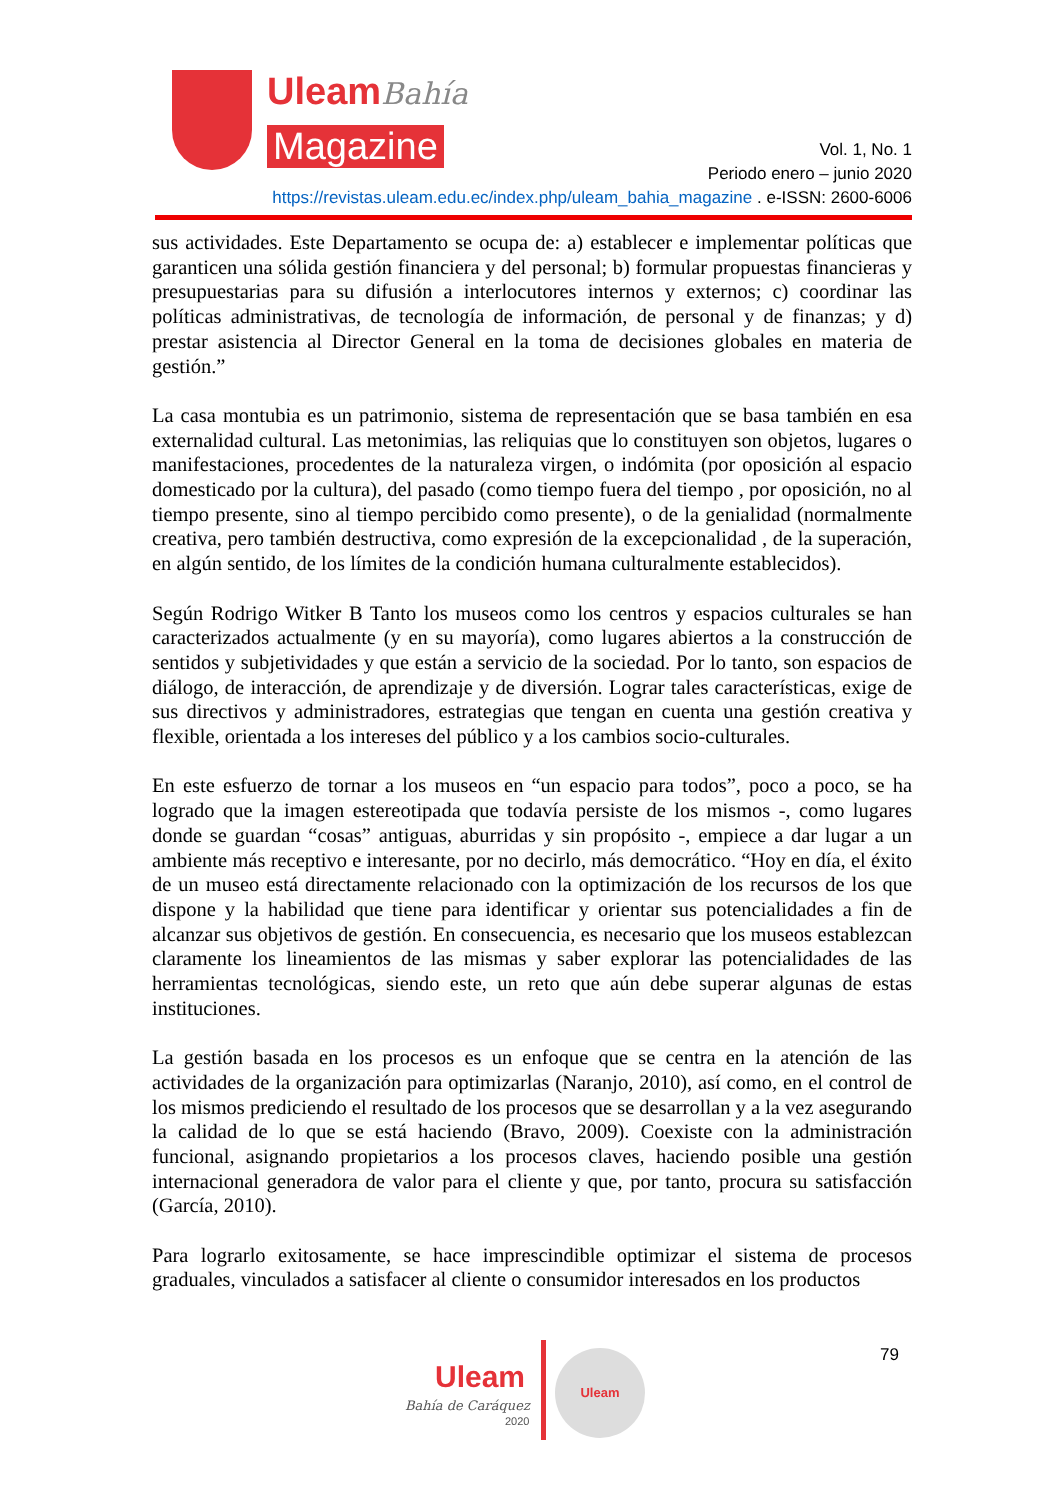UleamBahía
Magazine
Vol. 1, No. 1
Periodo enero – junio 2020
https://revistas.uleam.edu.ec/index.php/uleam_bahia_magazine . e-ISSN: 2600-6006
sus actividades. Este Departamento se ocupa de: a) establecer e implementar políticas que garanticen una sólida gestión financiera y del personal; b) formular propuestas financieras y presupuestarias para su difusión a interlocutores internos y externos; c) coordinar las políticas administrativas, de tecnología de información, de personal y de finanzas; y d) prestar asistencia al Director General en la toma de decisiones globales en materia de gestión.”
La casa montubia es un patrimonio, sistema de representación que se basa también en esa externalidad cultural. Las metonimias, las reliquias que lo constituyen son objetos, lugares o manifestaciones, procedentes de la naturaleza virgen, o indómita (por oposición al espacio domesticado por la cultura), del pasado (como tiempo fuera del tiempo , por oposición, no al tiempo presente, sino al tiempo percibido como presente), o de la genialidad (normalmente creativa, pero también destructiva, como expresión de la excepcionalidad , de la superación, en algún sentido, de los límites de la condición humana culturalmente establecidos).
Según Rodrigo Witker B Tanto los museos como los centros y espacios culturales se han caracterizados actualmente (y en su mayoría), como lugares abiertos a la construcción de sentidos y subjetividades y que están a servicio de la sociedad. Por lo tanto, son espacios de diálogo, de interacción, de aprendizaje y de diversión. Lograr tales características, exige de sus directivos y administradores, estrategias que tengan en cuenta una gestión creativa y flexible, orientada a los intereses del público y a los cambios socio-culturales.
En este esfuerzo de tornar a los museos en “un espacio para todos”, poco a poco, se ha logrado que la imagen estereotipada que todavía persiste de los mismos -, como lugares donde se guardan “cosas” antiguas, aburridas y sin propósito -, empiece a dar lugar a un ambiente más receptivo e interesante, por no decirlo, más democrático. “Hoy en día, el éxito de un museo está directamente relacionado con la optimización de los recursos de los que dispone y la habilidad que tiene para identificar y orientar sus potencialidades a fin de alcanzar sus objetivos de gestión. En consecuencia, es necesario que los museos establezcan claramente los lineamientos de las mismas y saber explorar las potencialidades de las herramientas tecnológicas, siendo este, un reto que aún debe superar algunas de estas instituciones.
La gestión basada en los procesos es un enfoque que se centra en la atención de las actividades de la organización para optimizarlas (Naranjo, 2010), así como, en el control de los mismos prediciendo el resultado de los procesos que se desarrollan y a la vez asegurando la calidad de lo que se está haciendo (Bravo, 2009). Coexiste con la administración funcional, asignando propietarios a los procesos claves, haciendo posible una gestión internacional generadora de valor para el cliente y que, por tanto, procura su satisfacción (García, 2010).
Para lograrlo exitosamente, se hace imprescindible optimizar el sistema de procesos graduales, vinculados a satisfacer al cliente o consumidor interesados en los productos
79
Uleam
Bahía de Caráquez
2020
Uleam